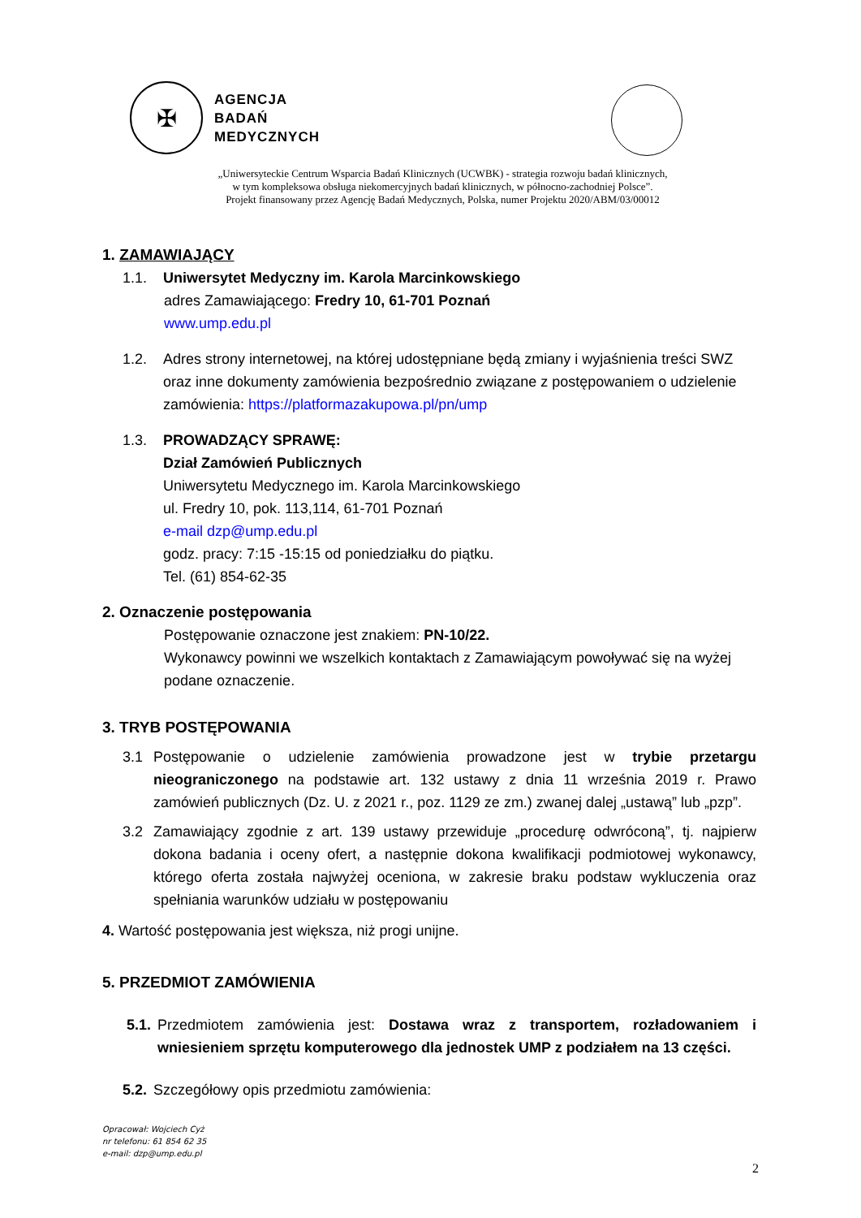✠
AGENCJA
BADAŃ
MEDYCZNYCH
„Uniwersyteckie Centrum Wsparcia Badań Klinicznych (UCWBK) - strategia rozwoju badań klinicznych,
w tym kompleksowa obsługa niekomercyjnych badań klinicznych, w północno-zachodniej Polsce”.
Projekt finansowany przez Agencję Badań Medycznych, Polska, numer Projektu 2020/ABM/03/00012
1. ZAMAWIAJĄCY
1.1. Uniwersytet Medyczny im. Karola Marcinkowskiego
adres Zamawiającego: Fredry 10, 61-701 Poznań
www.ump.edu.pl
1.2. Adres strony internetowej, na której udostępniane będą zmiany i wyjaśnienia treści SWZ oraz inne dokumenty zamówienia bezpośrednio związane z postępowaniem o udzielenie zamówienia: https://platformazakupowa.pl/pn/ump
1.3. PROWADZĄCY SPRAWĘ:
Dział Zamówień Publicznych
Uniwersytetu Medycznego im. Karola Marcinkowskiego
ul. Fredry 10, pok. 113,114, 61-701 Poznań
e-mail dzp@ump.edu.pl
godz. pracy: 7:15 -15:15 od poniedziałku do piątku.
Tel. (61) 854-62-35
2. Oznaczenie postępowania
Postępowanie oznaczone jest znakiem: PN-10/22.
Wykonawcy powinni we wszelkich kontaktach z Zamawiającym powoływać się na wyżej podane oznaczenie.
3. TRYB POSTĘPOWANIA
3.1 Postępowanie o udzielenie zamówienia prowadzone jest w trybie przetargu nieograniczonego na podstawie art. 132 ustawy z dnia 11 września 2019 r. Prawo zamówień publicznych (Dz. U. z 2021 r., poz. 1129 ze zm.) zwanej dalej „ustawą” lub „pzp”.
3.2 Zamawiający zgodnie z art. 139 ustawy przewiduje „procedurę odwróconą”, tj. najpierw dokona badania i oceny ofert, a następnie dokona kwalifikacji podmiotowej wykonawcy, którego oferta została najwyżej oceniona, w zakresie braku podstaw wykluczenia oraz spełniania warunków udziału w postępowaniu
4. Wartość postępowania jest większa, niż progi unijne.
5. PRZEDMIOT ZAMÓWIENIA
5.1.
Przedmiotem zamówienia jest: Dostawa wraz z transportem, rozładowaniem i wniesieniem sprzętu komputerowego dla jednostek UMP z podziałem na 13 części.
5.2.
Szczegółowy opis przedmiotu zamówienia:
Opracował: Wojciech Cyż
nr telefonu: 61 854 62 35
e-mail: dzp@ump.edu.pl
2